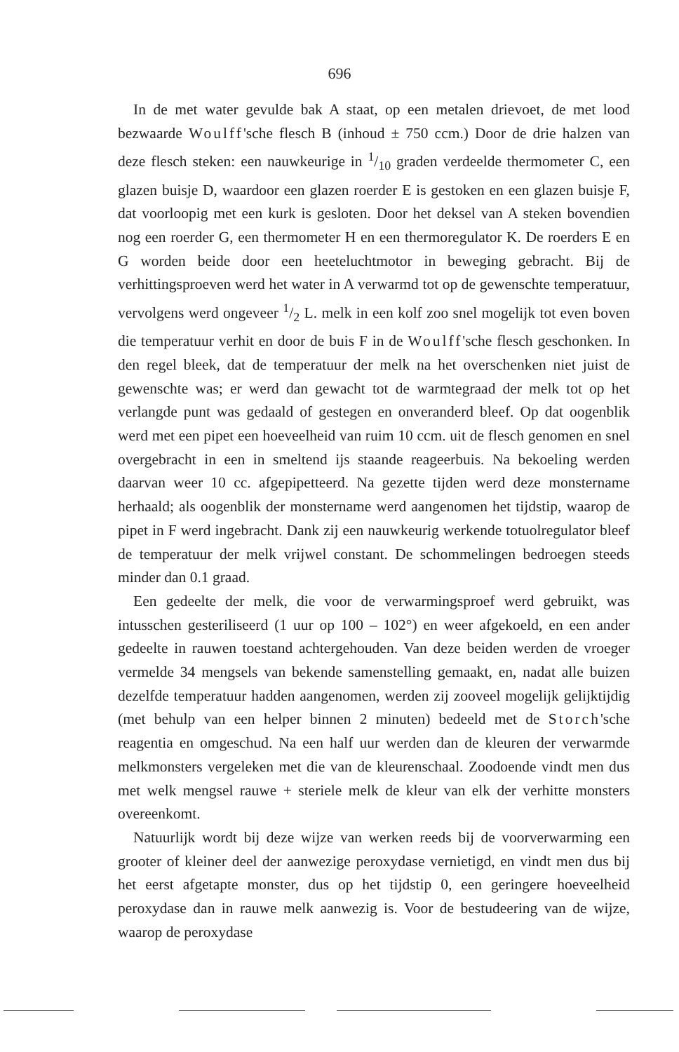696
In de met water gevulde bak A staat, op een metalen drievoet, de met lood bezwaarde Woulff'sche flesch B (inhoud ± 750 ccm.) Door de drie halzen van deze flesch steken: een nauwkeurige in 1/10 graden verdeelde thermometer C, een glazen buisje D, waardoor een glazen roerder E is gestoken en een glazen buisje F, dat voorloopig met een kurk is gesloten. Door het deksel van A steken bovendien nog een roerder G, een thermometer H en een thermoregulator K. De roerders E en G worden beide door een heeteluchtmotor in beweging gebracht. Bij de verhittingsproeven werd het water in A verwarmd tot op de gewenschte temperatuur, vervolgens werd ongeveer 1/2 L. melk in een kolf zoo snel mogelijk tot even boven die temperatuur verhit en door de buis F in de Woulff'sche flesch geschonken. In den regel bleek, dat de temperatuur der melk na het overschenken niet juist de gewenschte was; er werd dan gewacht tot de warmtegraad der melk tot op het verlangde punt was gedaald of gestegen en onveranderd bleef. Op dat oogenblik werd met een pipet een hoeveelheid van ruim 10 ccm. uit de flesch genomen en snel overgebracht in een in smeltend ijs staande reageerbuis. Na bekoeling werden daarvan weer 10 cc. afgepipetteerd. Na gezette tijden werd deze monstername herhaald; als oogenblik der monstername werd aangenomen het tijdstip, waarop de pipet in F werd ingebracht. Dank zij een nauwkeurig werkende totuolregulator bleef de temperatuur der melk vrijwel constant. De schommelingen bedroegen steeds minder dan 0.1 graad.
Een gedeelte der melk, die voor de verwarmingsproef werd gebruikt, was intusschen gesteriliseerd (1 uur op 100 – 102°) en weer afgekoeld, en een ander gedeelte in rauwen toestand achtergehouden. Van deze beiden werden de vroeger vermelde 34 mengsels van bekende samenstelling gemaakt, en, nadat alle buizen dezelfde temperatuur hadden aangenomen, werden zij zooveel mogelijk gelijktijdig (met behulp van een helper binnen 2 minuten) bedeeld met de Storch'sche reagentia en omgeschud. Na een half uur werden dan de kleuren der verwarmde melkmonsters vergeleken met die van de kleurenschaal. Zoodoende vindt men dus met welk mengsel rauwe + steriele melk de kleur van elk der verhitte monsters overeenkomt.
Natuurlijk wordt bij deze wijze van werken reeds bij de voorverwarming een grooter of kleiner deel der aanwezige peroxydase vernietigd, en vindt men dus bij het eerst afgetapte monster, dus op het tijdstip 0, een geringere hoeveelheid peroxydase dan in rauwe melk aanwezig is. Voor de bestudeering van de wijze, waarop de peroxydase